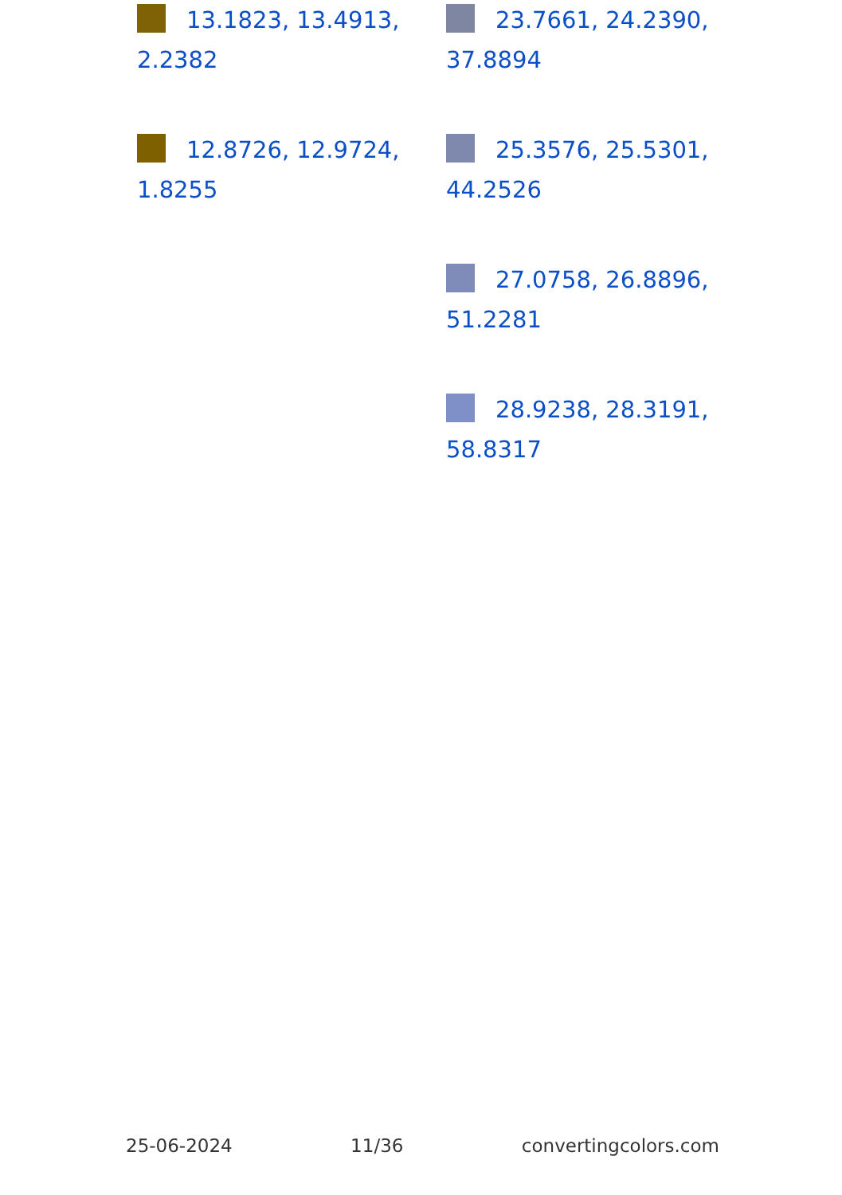13.1823, 13.4913, 2.2382
12.8726, 12.9724, 1.8255
23.7661, 24.2390, 37.8894
25.3576, 25.5301, 44.2526
27.0758, 26.8896, 51.2281
28.9238, 28.3191, 58.8317
25-06-2024 11/36 convertingcolors.com